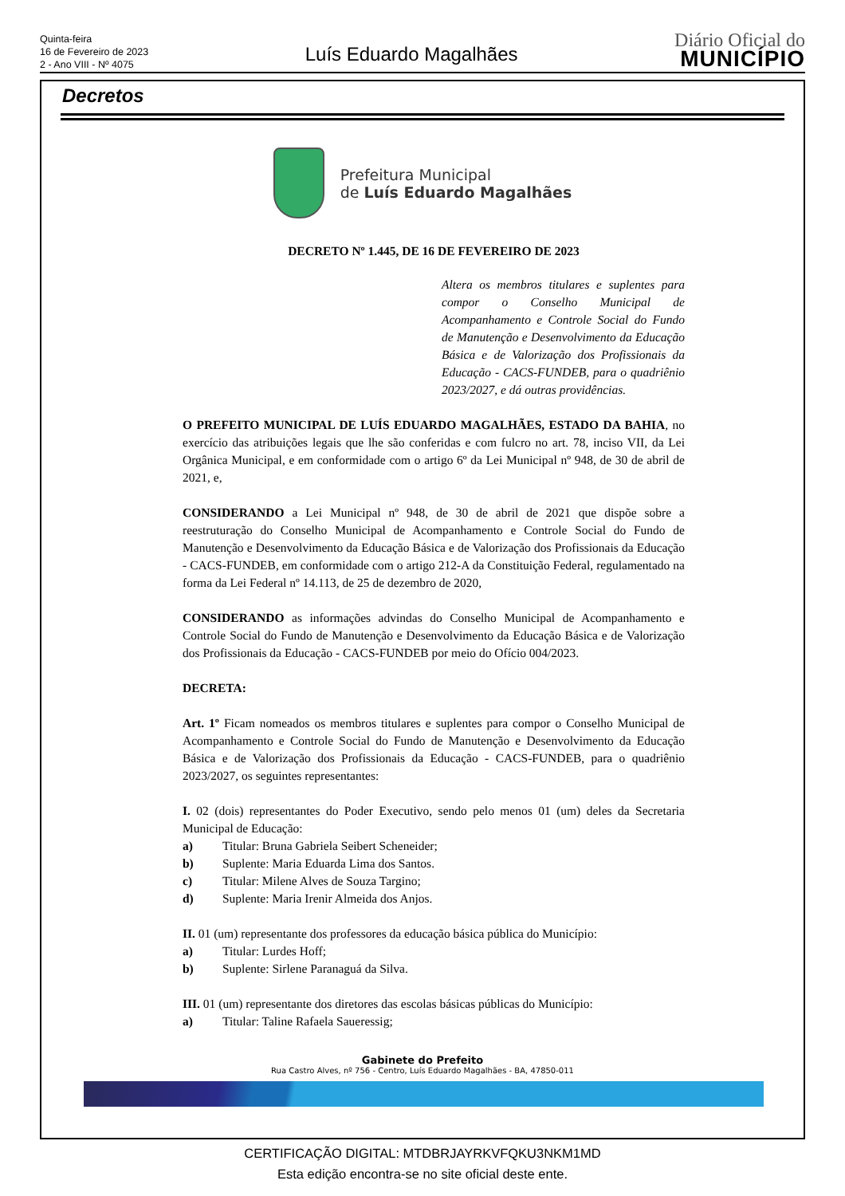Quinta-feira
16 de Fevereiro de 2023
2 - Ano VIII - Nº 4075
Luís Eduardo Magalhães
Diário Oficial do
MUNICÍPIO
Decretos
Prefeitura Municipal
de Luís Eduardo Magalhães
DECRETO Nº 1.445, DE 16 DE FEVEREIRO DE 2023
Altera os membros titulares e suplentes para compor o Conselho Municipal de Acompanhamento e Controle Social do Fundo de Manutenção e Desenvolvimento da Educação Básica e de Valorização dos Profissionais da Educação - CACS-FUNDEB, para o quadriênio 2023/2027, e dá outras providências.
O PREFEITO MUNICIPAL DE LUÍS EDUARDO MAGALHÃES, ESTADO DA BAHIA, no exercício das atribuições legais que lhe são conferidas e com fulcro no art. 78, inciso VII, da Lei Orgânica Municipal, e em conformidade com o artigo 6º da Lei Municipal nº 948, de 30 de abril de 2021, e,
CONSIDERANDO a Lei Municipal nº 948, de 30 de abril de 2021 que dispõe sobre a reestruturação do Conselho Municipal de Acompanhamento e Controle Social do Fundo de Manutenção e Desenvolvimento da Educação Básica e de Valorização dos Profissionais da Educação - CACS-FUNDEB, em conformidade com o artigo 212-A da Constituição Federal, regulamentado na forma da Lei Federal nº 14.113, de 25 de dezembro de 2020,
CONSIDERANDO as informações advindas do Conselho Municipal de Acompanhamento e Controle Social do Fundo de Manutenção e Desenvolvimento da Educação Básica e de Valorização dos Profissionais da Educação - CACS-FUNDEB por meio do Ofício 004/2023.
DECRETA:
Art. 1º Ficam nomeados os membros titulares e suplentes para compor o Conselho Municipal de Acompanhamento e Controle Social do Fundo de Manutenção e Desenvolvimento da Educação Básica e de Valorização dos Profissionais da Educação - CACS-FUNDEB, para o quadriênio 2023/2027, os seguintes representantes:
I. 02 (dois) representantes do Poder Executivo, sendo pelo menos 01 (um) deles da Secretaria Municipal de Educação:
a) Titular: Bruna Gabriela Seibert Scheneider;
b) Suplente: Maria Eduarda Lima dos Santos.
c) Titular: Milene Alves de Souza Targino;
d) Suplente: Maria Irenir Almeida dos Anjos.
II. 01 (um) representante dos professores da educação básica pública do Município:
a) Titular: Lurdes Hoff;
b) Suplente: Sirlene Paranaguá da Silva.
III. 01 (um) representante dos diretores das escolas básicas públicas do Município:
a) Titular: Taline Rafaela Saueressig;
Gabinete do Prefeito
Rua Castro Alves, nº 756 - Centro, Luís Eduardo Magalhães - BA, 47850-011
CERTIFICAÇÃO DIGITAL: MTDBRJAYRKVFQKU3NKM1MD
Esta edição encontra-se no site oficial deste ente.